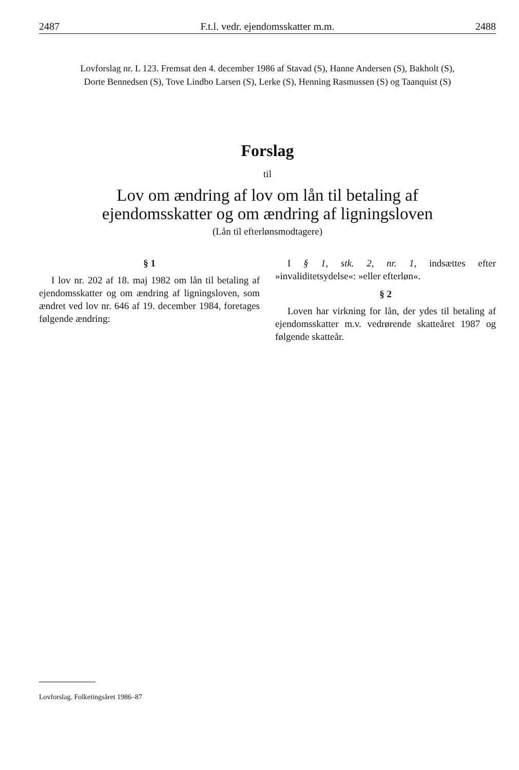2487 F.t.l. vedr. ejendomsskatter m.m. 2488
Lovforslag nr. L 123. Fremsat den 4. december 1986 af Stavad (S), Hanne Andersen (S), Bakholt (S),
Dorte Bennedsen (S), Tove Lindbo Larsen (S), Lerke (S), Henning Rasmussen (S) og Taanquist (S)
Forslag
til
Lov om ændring af lov om lån til betaling af
ejendomsskatter og om ændring af ligningsloven
(Lån til efterlønsmodtagere)
§ 1
I lov nr. 202 af 18. maj 1982 om lån til betaling af ejendomsskatter og om ændring af ligningsloven, som ændret ved lov nr. 646 af 19. december 1984, foretages følgende ændring:
I § 1, stk. 2, nr. 1, indsættes efter »invaliditetsydelse«: »eller efterløn«.
§ 2
Loven har virkning for lån, der ydes til betaling af ejendomsskatter m.v. vedrørende skatteåret 1987 og følgende skatteår.
Lovforslag. Folketingsåret 1986–87